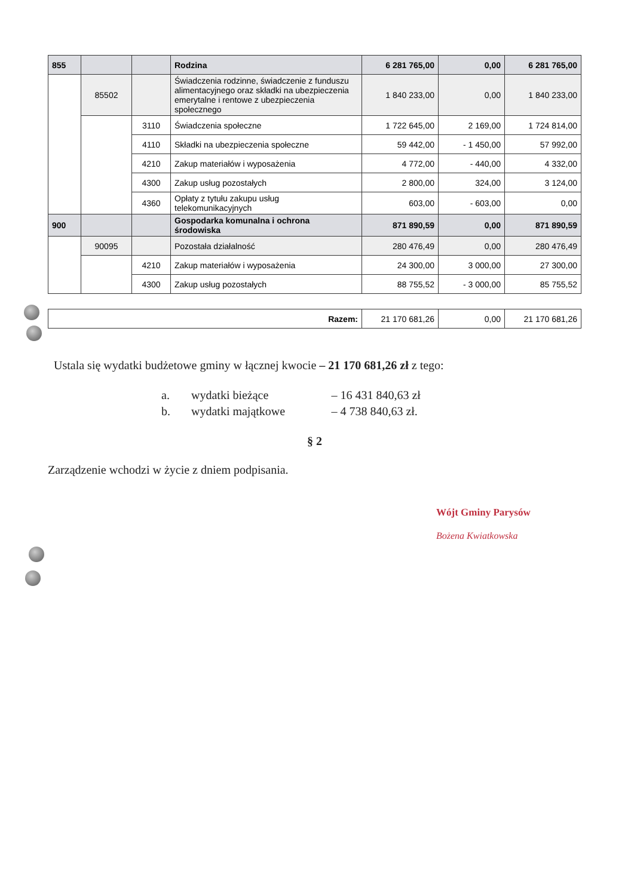| 855 | | | Rodzina | 6 281 765,00 | 0,00 | 6 281 765,00 |
| | 85502 | | Świadczenia rodzinne, świadczenie z funduszu alimentacyjnego oraz składki na ubezpieczenia emerytalne i rentowe z ubezpieczenia społecznego | 1 840 233,00 | 0,00 | 1 840 233,00 |
| | | 3110 | Świadczenia społeczne | 1 722 645,00 | 2 169,00 | 1 724 814,00 |
| | | 4110 | Składki na ubezpieczenia społeczne | 59 442,00 | - 1 450,00 | 57 992,00 |
| | | 4210 | Zakup materiałów i wyposażenia | 4 772,00 | - 440,00 | 4 332,00 |
| | | 4300 | Zakup usług pozostałych | 2 800,00 | 324,00 | 3 124,00 |
| | | 4360 | Opłaty z tytułu zakupu usług telekomunikacyjnych | 603,00 | - 603,00 | 0,00 |
| 900 | | | Gospodarka komunalna i ochrona środowiska | 871 890,59 | 0,00 | 871 890,59 |
| | 90095 | | Pozostała działalność | 280 476,49 | 0,00 | 280 476,49 |
| | | 4210 | Zakup materiałów i wyposażenia | 24 300,00 | 3 000,00 | 27 300,00 |
| | | 4300 | Zakup usług pozostałych | 88 755,52 | - 3 000,00 | 85 755,52 |
| Razem: | 21 170 681,26 | 0,00 | 21 170 681,26 |
Ustala się wydatki budżetowe gminy w łącznej kwocie – 21 170 681,26 zł z tego:
| a. | wydatki bieżące | – | 16 431 840,63 zł |
| b. | wydatki majątkowe | – | 4 738 840,63 zł. |
§ 2
Zarządzenie wchodzi w życie z dniem podpisania.
Wójt Gminy Parysów
Bożena Kwiatkowska